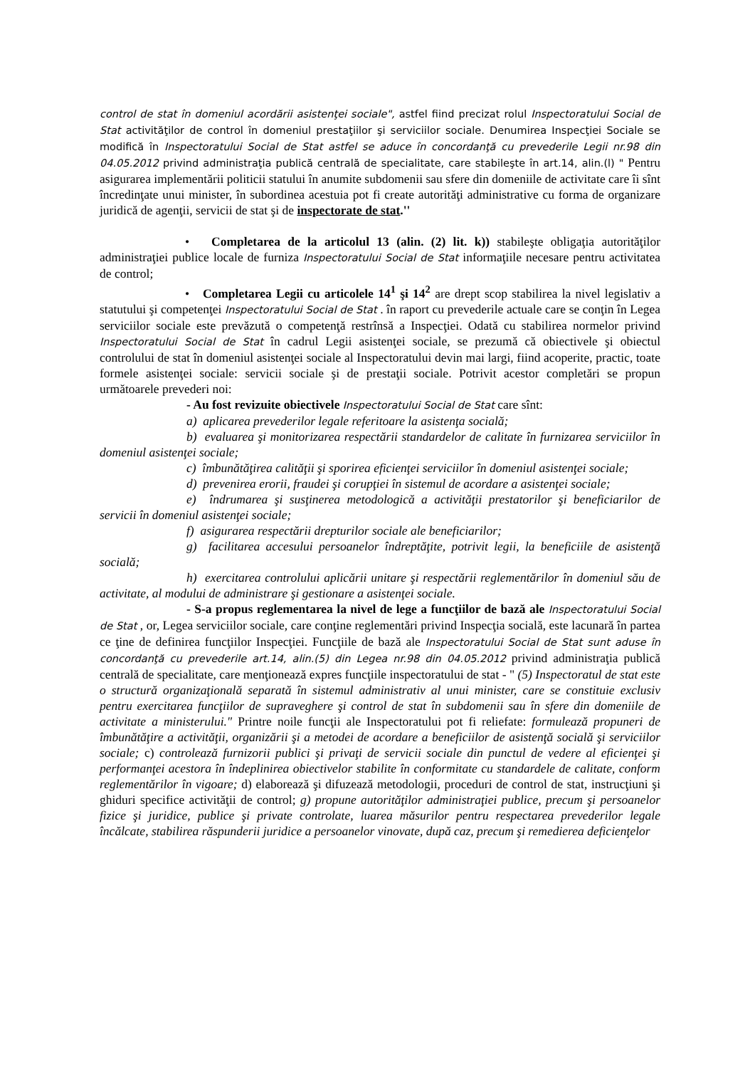control de stat în domeniul acordării asistenţei sociale", astfel fiind precizat rolul Inspectoratului Social de Stat activităţilor de control în domeniul prestaţiilor şi serviciilor sociale. Denumirea Inspecţiei Sociale se modifică în Inspectoratului Social de Stat astfel se aduce în concordanţă cu prevederile Legii nr.98 din 04.05.2012 privind administraţia publică centrală de specialitate, care stabileşte în art.14, alin.(l) " Pentru asigurarea implementării politicii statului în anumite subdomenii sau sfere din domeniile de activitate care îi sînt încredinţate unui minister, în subordinea acestuia pot fi create autorităţi administrative cu forma de organizare juridică de agenţii, servicii de stat şi de inspectorate de stat.''
• Completarea de la articolul 13 (alin. (2) lit. k)) stabileşte obligaţia autorităţilor administraţiei publice locale de furniza Inspectoratului Social de Stat informaţiile necesare pentru activitatea de control;
• Completarea Legii cu articolele 14<sup>1</sup> şi 14<sup>2</sup> are drept scop stabilirea la nivel legislativ a statutului şi competenţei Inspectoratului Social de Stat . în raport cu prevederile actuale care se conţin în Legea serviciilor sociale este prevăzută o competenţă restrînsă a Inspecţiei. Odată cu stabilirea normelor privind Inspectoratului Social de Stat în cadrul Legii asistenţei sociale, se prezumă că obiectivele şi obiectul controlului de stat în domeniul asistenţei sociale al Inspectoratului devin mai largi, fiind acoperite, practic, toate formele asistenţei sociale: servicii sociale şi de prestaţii sociale. Potrivit acestor completări se propun următoarele prevederi noi:
- Au fost revizuite obiectivele Inspectoratului Social de Stat care sînt:
a) aplicarea prevederilor legale referitoare la asistenţa socială;
b) evaluarea şi monitorizarea respectării standardelor de calitate în furnizarea serviciilor în domeniul asistenţei sociale;
c) îmbunătăţirea calităţii şi sporirea eficienţei serviciilor în domeniul asistenţei sociale;
d) prevenirea erorii, fraudei şi corupţiei în sistemul de acordare a asistenţei sociale;
e) îndrumarea şi susţinerea metodologică a activităţii prestatorilor şi beneficiarilor de servicii în domeniul asistenţei sociale;
f) asigurarea respectării drepturilor sociale ale beneficiarilor;
g) facilitarea accesului persoanelor îndreptăţite, potrivit legii, la beneficiile de asistenţă socială;
h) exercitarea controlului aplicării unitare şi respectării reglementărilor în domeniul său de activitate, al modului de administrare şi gestionare a asistenţei sociale.
- S-a propus reglementarea la nivel de lege a funcţiilor de bază ale Inspectoratului Social de Stat , or, Legea serviciilor sociale, care conţine reglementări privind Inspecţia socială, este lacunară în partea ce ţine de definirea funcţiilor Inspecţiei. Funcţiile de bază ale Inspectoratului Social de Stat sunt aduse în concordanţă cu prevederile art.14, alin.(5) din Legea nr.98 din 04.05.2012 privind administraţia publică centrală de specialitate, care menţionează expres funcţiile inspectoratului de stat - " (5) Inspectoratul de stat este o structură organizaţională separată în sistemul administrativ al unui minister, care se constituie exclusiv pentru exercitarea funcţiilor de supraveghere şi control de stat în subdomenii sau în sfere din domeniile de activitate a ministerului." Printre noile funcţii ale Inspectoratului pot fi reliefate: formulează propuneri de îmbunătăţire a activităţii, organizării şi a metodei de acordare a beneficiilor de asistenţă socială şi serviciilor sociale; c) controlează furnizorii publici şi privaţi de servicii sociale din punctul de vedere al eficienţei şi performanţei acestora în îndeplinirea obiectivelor stabilite în conformitate cu standardele de calitate, conform reglementărilor în vigoare; d) elaborează şi difuzează metodologii, proceduri de control de stat, instrucţiuni şi ghiduri specifice activităţii de control; g) propune autorităţilor administraţiei publice, precum şi persoanelor fizice şi juridice, publice şi private controlate, luarea măsurilor pentru respectarea prevederilor legale încălcate, stabilirea răspunderii juridice a persoanelor vinovate, după caz, precum şi remedierea deficienţelor